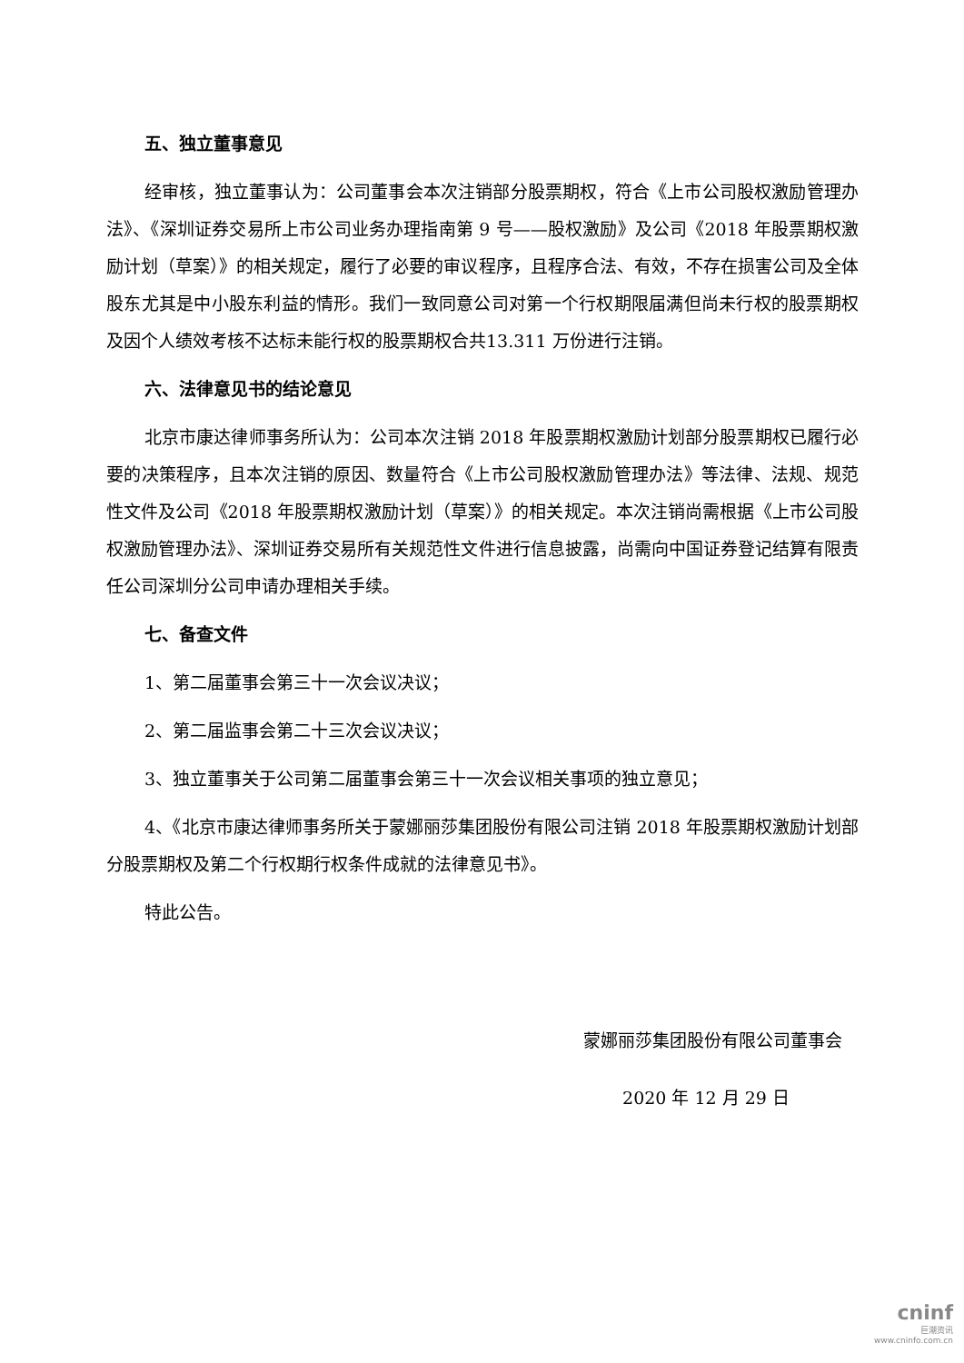五、独立董事意见
经审核，独立董事认为：公司董事会本次注销部分股票期权，符合《上市公司股权激励管理办法》、《深圳证券交易所上市公司业务办理指南第 9 号——股权激励》及公司《2018 年股票期权激励计划（草案）》的相关规定，履行了必要的审议程序，且程序合法、有效，不存在损害公司及全体股东尤其是中小股东利益的情形。我们一致同意公司对第一个行权期限届满但尚未行权的股票期权及因个人绩效考核不达标未能行权的股票期权合共13.311 万份进行注销。
六、法律意见书的结论意见
北京市康达律师事务所认为：公司本次注销 2018 年股票期权激励计划部分股票期权已履行必要的决策程序，且本次注销的原因、数量符合《上市公司股权激励管理办法》等法律、法规、规范性文件及公司《2018 年股票期权激励计划（草案）》的相关规定。本次注销尚需根据《上市公司股权激励管理办法》、深圳证券交易所有关规范性文件进行信息披露，尚需向中国证券登记结算有限责任公司深圳分公司申请办理相关手续。
七、备查文件
1、第二届董事会第三十一次会议决议；
2、第二届监事会第二十三次会议决议；
3、独立董事关于公司第二届董事会第三十一次会议相关事项的独立意见；
4、《北京市康达律师事务所关于蒙娜丽莎集团股份有限公司注销 2018 年股票期权激励计划部分股票期权及第二个行权期行权条件成就的法律意见书》。
特此公告。
蒙娜丽莎集团股份有限公司董事会
2020 年 12 月 29 日
cninf
巨潮资讯
www.cninfo.com.cn